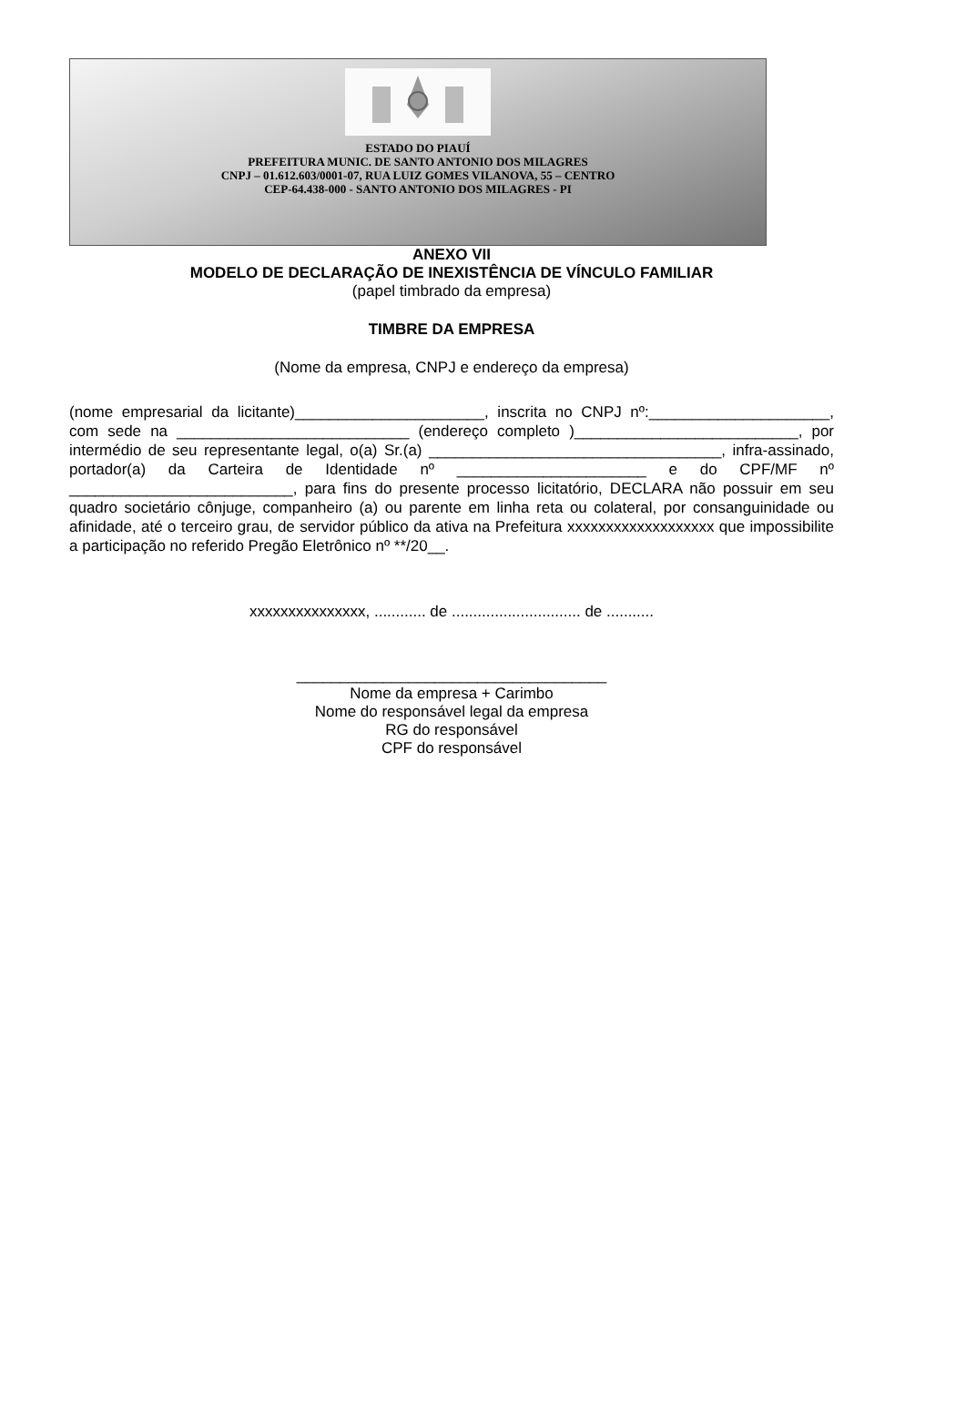ESTADO DO PIAUÍ
PREFEITURA MUNIC. DE SANTO ANTONIO DOS MILAGRES
CNPJ – 01.612.603/0001-07, RUA LUIZ GOMES VILANOVA, 55 – CENTRO
CEP-64.438-000 - SANTO ANTONIO DOS MILAGRES - PI
ANEXO VII
MODELO DE DECLARAÇÃO DE INEXISTÊNCIA DE VÍNCULO FAMILIAR
(papel timbrado da empresa)
TIMBRE DA EMPRESA
(Nome da empresa, CNPJ e endereço da empresa)
(nome empresarial da licitante)______________________, inscrita no CNPJ nº:_____________________, com sede na ___________________________ (endereço completo )__________________________, por intermédio de seu representante legal, o(a) Sr.(a) __________________________________, infra-assinado, portador(a) da Carteira de Identidade nº ______________________ e do CPF/MF nº __________________________, para fins do presente processo licitatório, DECLARA não possuir em seu quadro societário cônjuge, companheiro (a) ou parente em linha reta ou colateral, por consanguinidade ou afinidade, até o terceiro grau, de servidor público da ativa na Prefeitura xxxxxxxxxxxxxxxxxxx que impossibilite a participação no referido Pregão Eletrônico nº **/20__.
xxxxxxxxxxxxxxx, ............ de .............................. de ...........
____________________________________
Nome da empresa + Carimbo
Nome do responsável legal da empresa
RG do responsável
CPF do responsável